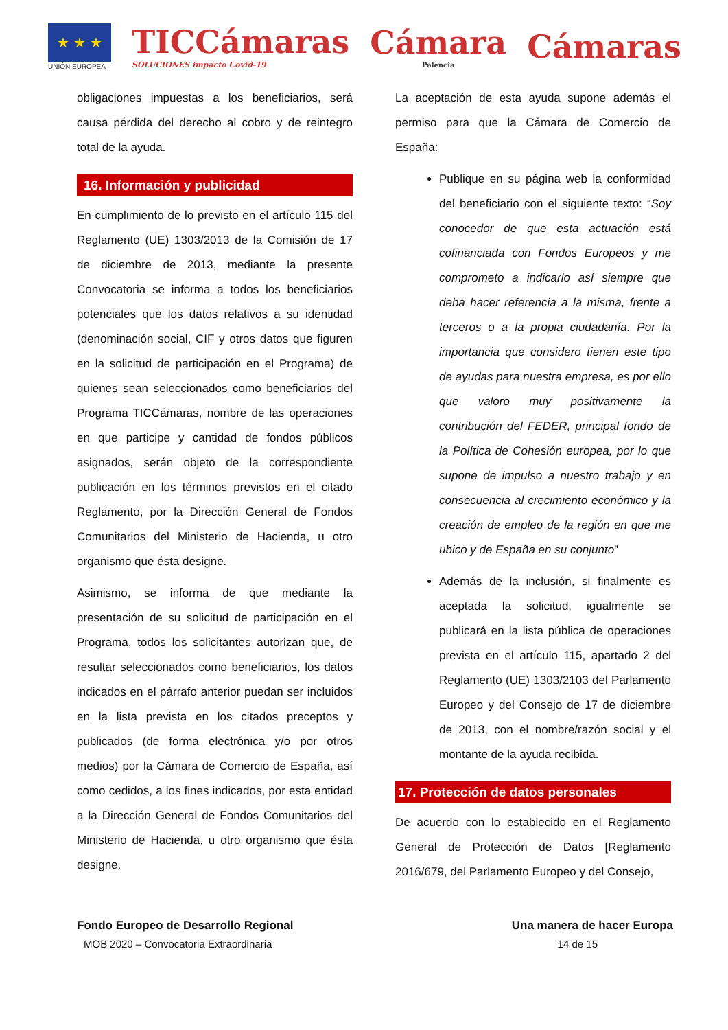★ ★ ★
UNIÓN EUROPEA
TICCámaras
SOLUCIONES impacto Covid-19
Cámara
Palencia
Cámaras
obligaciones impuestas a los beneficiarios, será causa pérdida del derecho al cobro y de reintegro total de la ayuda.
16. Información y publicidad
En cumplimiento de lo previsto en el artículo 115 del Reglamento (UE) 1303/2013 de la Comisión de 17 de diciembre de 2013, mediante la presente Convocatoria se informa a todos los beneficiarios potenciales que los datos relativos a su identidad (denominación social, CIF y otros datos que figuren en la solicitud de participación en el Programa) de quienes sean seleccionados como beneficiarios del Programa TICCámaras, nombre de las operaciones en que participe y cantidad de fondos públicos asignados, serán objeto de la correspondiente publicación en los términos previstos en el citado Reglamento, por la Dirección General de Fondos Comunitarios del Ministerio de Hacienda, u otro organismo que ésta designe.
Asimismo, se informa de que mediante la presentación de su solicitud de participación en el Programa, todos los solicitantes autorizan que, de resultar seleccionados como beneficiarios, los datos indicados en el párrafo anterior puedan ser incluidos en la lista prevista en los citados preceptos y publicados (de forma electrónica y/o por otros medios) por la Cámara de Comercio de España, así como cedidos, a los fines indicados, por esta entidad a la Dirección General de Fondos Comunitarios del Ministerio de Hacienda, u otro organismo que ésta designe.
La aceptación de esta ayuda supone además el permiso para que la Cámara de Comercio de España:
Publique en su página web la conformidad del beneficiario con el siguiente texto: “Soy conocedor de que esta actuación está cofinanciada con Fondos Europeos y me comprometo a indicarlo así siempre que deba hacer referencia a la misma, frente a terceros o a la propia ciudadanía. Por la importancia que considero tienen este tipo de ayudas para nuestra empresa, es por ello que valoro muy positivamente la contribución del FEDER, principal fondo de la Política de Cohesión europea, por lo que supone de impulso a nuestro trabajo y en consecuencia al crecimiento económico y la creación de empleo de la región en que me ubico y de España en su conjunto”
Además de la inclusión, si finalmente es aceptada la solicitud, igualmente se publicará en la lista pública de operaciones prevista en el artículo 115, apartado 2 del Reglamento (UE) 1303/2103 del Parlamento Europeo y del Consejo de 17 de diciembre de 2013, con el nombre/razón social y el montante de la ayuda recibida.
17. Protección de datos personales
De acuerdo con lo establecido en el Reglamento General de Protección de Datos [Reglamento 2016/679, del Parlamento Europeo y del Consejo,
Fondo Europeo de Desarrollo Regional Una manera de hacer Europa
MOB 2020 – Convocatoria Extraordinaria 14 de 15